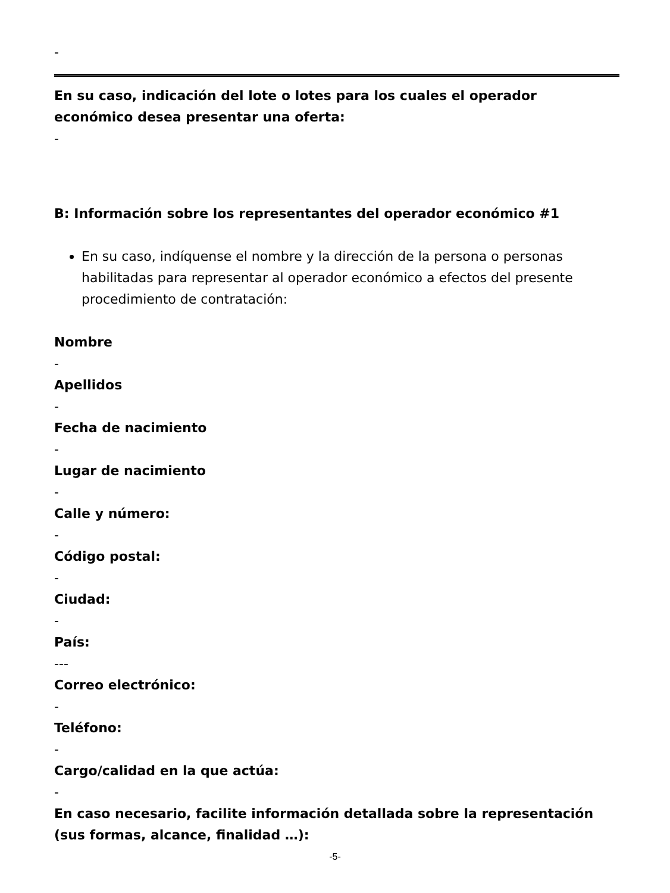-
En su caso, indicación del lote o lotes para los cuales el operador económico desea presentar una oferta:
-
B: Información sobre los representantes del operador económico #1
En su caso, indíquense el nombre y la dirección de la persona o personas habilitadas para representar al operador económico a efectos del presente procedimiento de contratación:
Nombre
-
Apellidos
-
Fecha de nacimiento
-
Lugar de nacimiento
-
Calle y número:
-
Código postal:
-
Ciudad:
-
País:
---
Correo electrónico:
-
Teléfono:
-
Cargo/calidad en la que actúa:
-
En caso necesario, facilite información detallada sobre la representación (sus formas, alcance, finalidad …):
-5-